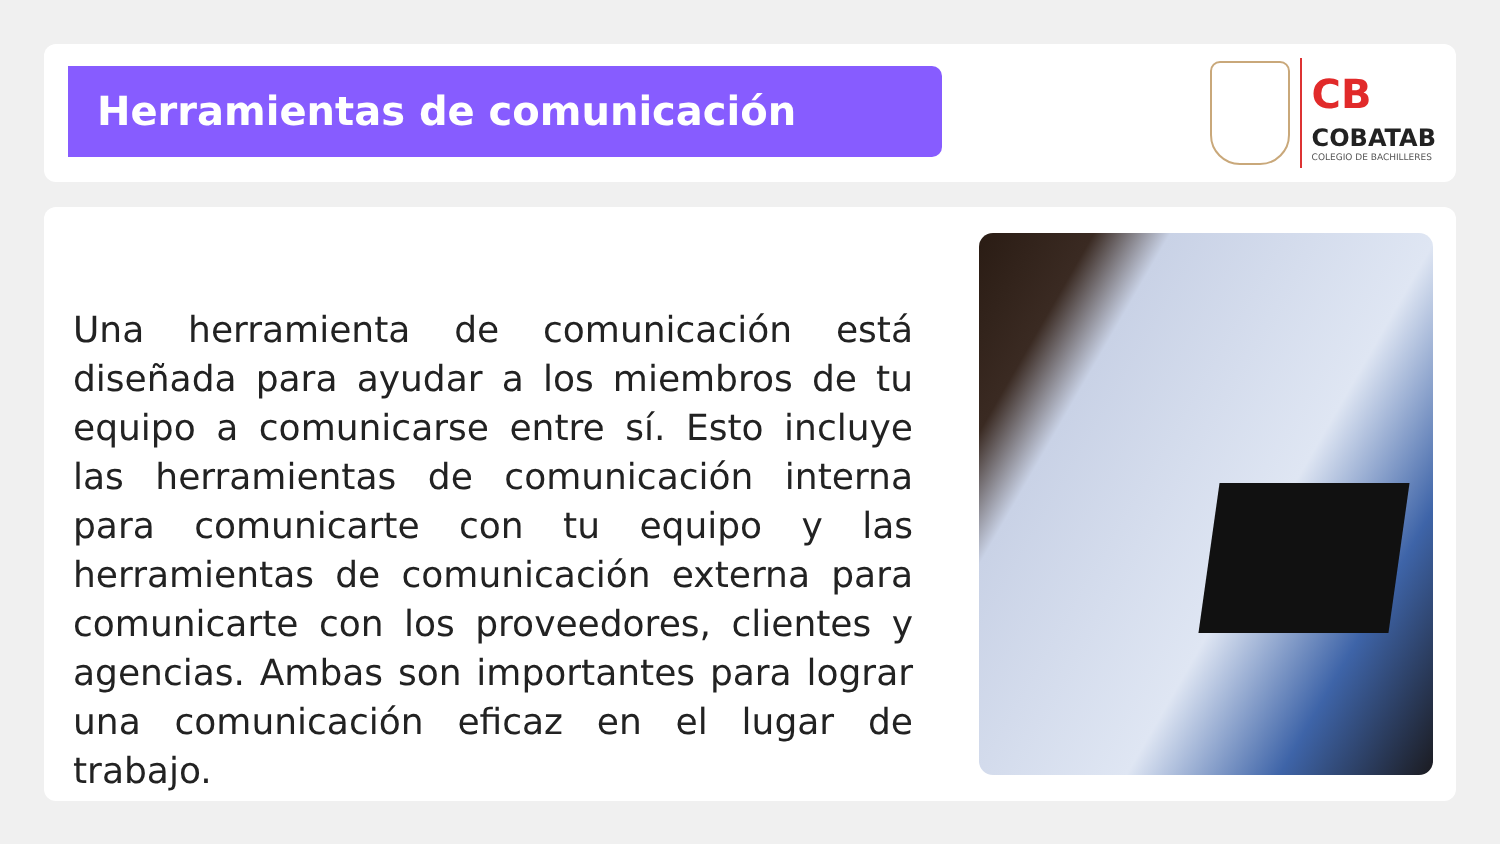Herramientas de comunicación
CB
COBATAB
COLEGIO DE BACHILLERES
Una herramienta de comunicación está diseñada para ayudar a los miembros de tu equipo a comunicarse entre sí. Esto incluye las herramientas de comunicación interna para comunicarte con tu equipo y las herramientas de comunicación externa para comunicarte con los proveedores, clientes y agencias. Ambas son importantes para lograr una comunicación eficaz en el lugar de trabajo.